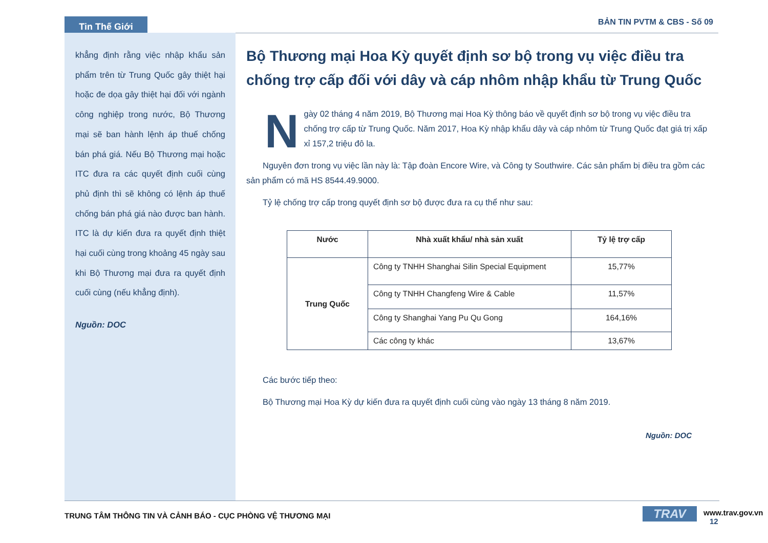Tin Thế Giới BẢN TIN PVTM & CBS - Số 09
khẳng định rằng việc nhập khẩu sản phẩm trên từ Trung Quốc gây thiệt hại hoặc đe dọa gây thiệt hại đối với ngành công nghiệp trong nước, Bộ Thương mại sẽ ban hành lệnh áp thuế chống bán phá giá. Nếu Bộ Thương mại hoặc ITC đưa ra các quyết định cuối cùng phủ định thì sẽ không có lệnh áp thuế chống bán phá giá nào được ban hành. ITC là dự kiến đưa ra quyết định thiệt hại cuối cùng trong khoảng 45 ngày sau khi Bộ Thương mại đưa ra quyết định cuối cùng (nếu khẳng định).
Nguồn: DOC
Bộ Thương mại Hoa Kỳ quyết định sơ bộ trong vụ việc điều tra chống trợ cấp đối với dây và cáp nhôm nhập khẩu từ Trung Quốc
Ngày 02 tháng 4 năm 2019, Bộ Thương mại Hoa Kỳ thông báo về quyết định sơ bộ trong vụ việc điều tra chống trợ cấp từ Trung Quốc. Năm 2017, Hoa Kỳ nhập khẩu dây và cáp nhôm từ Trung Quốc đạt giá trị xấp xỉ 157,2 triệu đô la.
Nguyên đơn trong vụ việc lần này là: Tập đoàn Encore Wire, và Công ty Southwire. Các sản phẩm bị điều tra gồm các sản phẩm có mã HS 8544.49.9000.
Tỷ lệ chống trợ cấp trong quyết định sơ bộ được đưa ra cụ thể như sau:
| Nước | Nhà xuất khẩu/ nhà sản xuất | Tỷ lệ trợ cấp |
| --- | --- | --- |
| Trung Quốc | Công ty TNHH Shanghai Silin Special Equipment | 15,77% |
| | Công ty TNHH Changfeng Wire & Cable | 11,57% |
| | Công ty Shanghai Yang Pu Qu Gong | 164,16% |
| | Các công ty khác | 13,67% |
Các bước tiếp theo:
Bộ Thương mại Hoa Kỳ dự kiến đưa ra quyết định cuối cùng vào ngày 13 tháng 8 năm 2019.
Nguồn: DOC
TRUNG TÂM THÔNG TIN VÀ CẢNH BÁO - CỤC PHÒNG VỆ THƯƠNG MẠI
TRAV www.trav.gov.vn 12